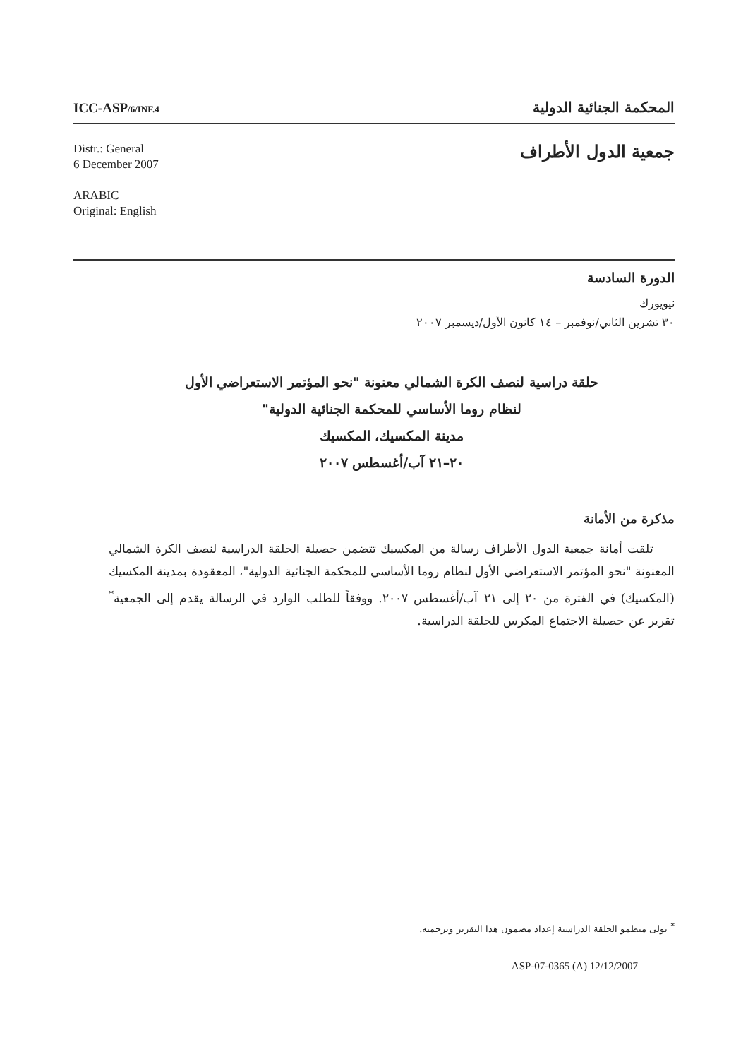ICC-ASP/6/INF.4
المحكمة الجنائية الدولية
Distr.: General
6 December 2007
ARABIC
Original: English
جمعية الدول الأطراف
الدورة السادسة
نيويورك
٣٠ تشرين الثاني/نوفمبر – ١٤ كانون الأول/ديسمبر ٢٠٠٧
حلقة دراسية لنصف الكرة الشمالي معنونة "نحو المؤتمر الاستعراضي الأول
لنظام روما الأساسي للمحكمة الجنائية الدولية"
مدينة المكسيك، المكسيك
٢٠–٢١ آب/أغسطس ٢٠٠٧
مذكرة من الأمانة
تلقت أمانة جمعية الدول الأطراف رسالة من المكسيك تتضمن حصيلة الحلقة الدراسية لنصف الكرة الشمالي المعنونة "نحو المؤتمر الاستعراضي الأول لنظام روما الأساسي للمحكمة الجنائية الدولية"، المعقودة بمدينة المكسيك (المكسيك) في الفترة من ٢٠ إلى ٢١ آب/أغسطس ٢٠٠٧. ووفقاً للطلب الوارد في الرسالة يقدم إلى الجمعية<sup>*</sup> تقرير عن حصيلة الاجتماع المكرس للحلقة الدراسية.
<sup>*</sup> تولى منظمو الحلقة الدراسية إعداد مضمون هذا التقرير وترجمته.
ASP-07-0365 (A) 12/12/2007